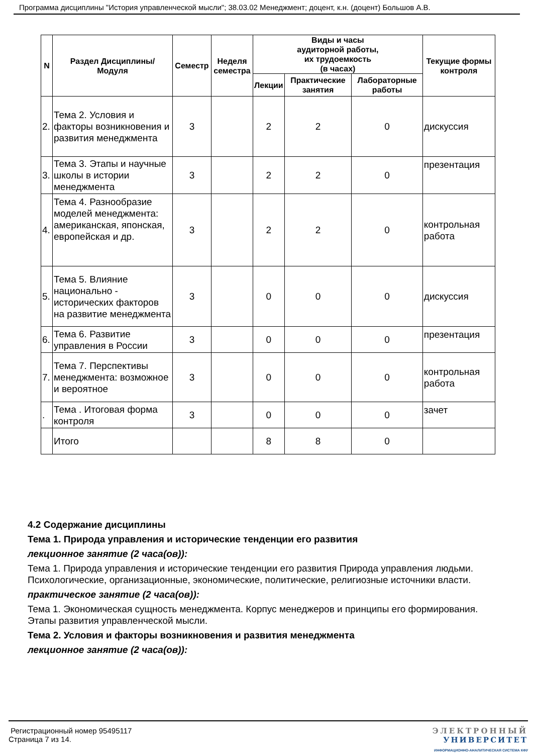Программа дисциплины "История управленческой мысли"; 38.03.02 Менеджмент; доцент, к.н. (доцент) Большов А.В.
| N | Раздел Дисциплины/ Модуля | Семестр | Неделя семестра | Виды и часы аудиторной работы, их трудоемкость (в часах) | | | Текущие формы контроля |
| --- | --- | --- | --- | --- | --- | --- | --- |
| | | | | Лекции | Практические занятия | Лабораторные работы | |
| 2. | Тема 2. Условия и факторы возникновения и развития менеджмента | 3 | | 2 | 2 | 0 | дискуссия |
| 3. | Тема 3. Этапы и научные школы в истории менеджмента | 3 | | 2 | 2 | 0 | презентация |
| 4. | Тема 4. Разнообразие моделей менеджмента: американская, японская, европейская и др. | 3 | | 2 | 2 | 0 | контрольная работа |
| 5. | Тема 5. Влияние национально - исторических факторов на развитие менеджмента | 3 | | 0 | 0 | 0 | дискуссия |
| 6. | Тема 6. Развитие управления в России | 3 | | 0 | 0 | 0 | презентация |
| 7. | Тема 7. Перспективы менеджмента: возможное и вероятное | 3 | | 0 | 0 | 0 | контрольная работа |
| . | Тема . Итоговая форма контроля | 3 | | 0 | 0 | 0 | зачет |
| | Итого | | | 8 | 8 | 0 | |
4.2 Содержание дисциплины
Тема 1. Природа управления и исторические тенденции его развития
лекционное занятие (2 часа(ов)):
Тема 1. Природа управления и исторические тенденции его развития Природа управления людьми. Психологические, организационные, экономические, политические, религиозные источники власти.
практическое занятие (2 часа(ов)):
Тема 1. Экономическая сущность менеджмента. Корпус менеджеров и принципы его формирования. Этапы развития управленческой мысли.
Тема 2. Условия и факторы возникновения и развития менеджмента
лекционное занятие (2 часа(ов)):
Регистрационный номер 95495117
Страница 7 из 14.
ЭЛЕКТРОННЫЙ
УНИВЕРСИТЕТ
ИНФОРМАЦИОННО-АНАЛИТИЧЕСКАЯ СИСТЕМА КФУ